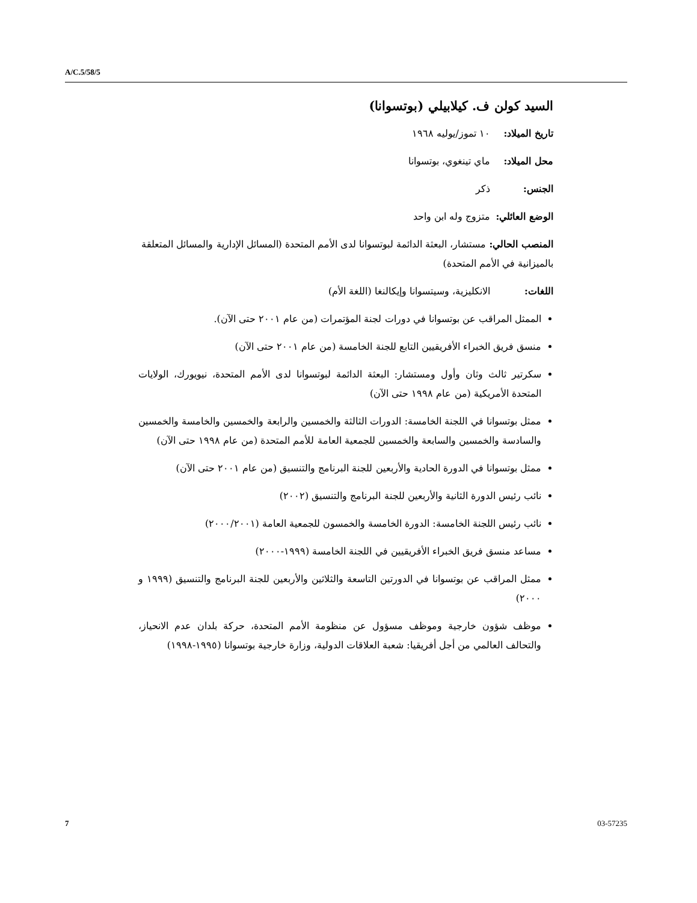A/C.5/58/5
السيد كولن ف. كيلابيلي (بوتسوانا)
تاريخ الميلاد: ١٠ تموز/يوليه ١٩٦٨
محل الميلاد: ماي تينغوي، بوتسوانا
الجنس: ذكر
الوضع العائلي: متزوج وله ابن واحد
المنصب الحالي: مستشار، البعثة الدائمة لبوتسوانا لدى الأمم المتحدة (المسائل الإدارية والمسائل المتعلقة بالميزانية في الأمم المتحدة)
اللغات: الانكليزية، وسيتسوانا وإيكالنغا (اللغة الأم)
الممثل المراقب عن بوتسوانا في دورات لجنة المؤتمرات (من عام ٢٠٠١ حتى الآن).
منسق فريق الخبراء الأفريقيين التابع للجنة الخامسة (من عام ٢٠٠١ حتى الآن)
سكرتير ثالث وثان وأول ومستشار: البعثة الدائمة لبوتسوانا لدى الأمم المتحدة، نيويورك، الولايات المتحدة الأمريكية (من عام ١٩٩٨ حتى الآن)
ممثل بوتسوانا في اللجنة الخامسة: الدورات الثالثة والخمسين والرابعة والخمسين والخامسة والخمسين والسادسة والخمسين والسابعة والخمسين للجمعية العامة للأمم المتحدة (من عام ١٩٩٨ حتى الآن)
ممثل بوتسوانا في الدورة الحادية والأربعين للجنة البرنامج والتنسيق (من عام ٢٠٠١ حتى الآن)
نائب رئيس الدورة الثانية والأربعين للجنة البرنامج والتنسيق (٢٠٠٢)
نائب رئيس اللجنة الخامسة: الدورة الخامسة والخمسون للجمعية العامة (٢٠٠٠/٢٠٠١)
مساعد منسق فريق الخبراء الأفريقيين في اللجنة الخامسة (١٩٩٩-٢٠٠٠)
ممثل المراقب عن بوتسوانا في الدورتين التاسعة والثلاثين والأربعين للجنة البرنامج والتنسيق (١٩٩٩ و ٢٠٠٠)
موظف شؤون خارجية وموظف مسؤول عن منظومة الأمم المتحدة، حركة بلدان عدم الانحياز، والتحالف العالمي من أجل أفريقيا: شعبة العلاقات الدولية، وزارة خارجية بوتسوانا (١٩٩٥-١٩٩٨)
7 03-57235